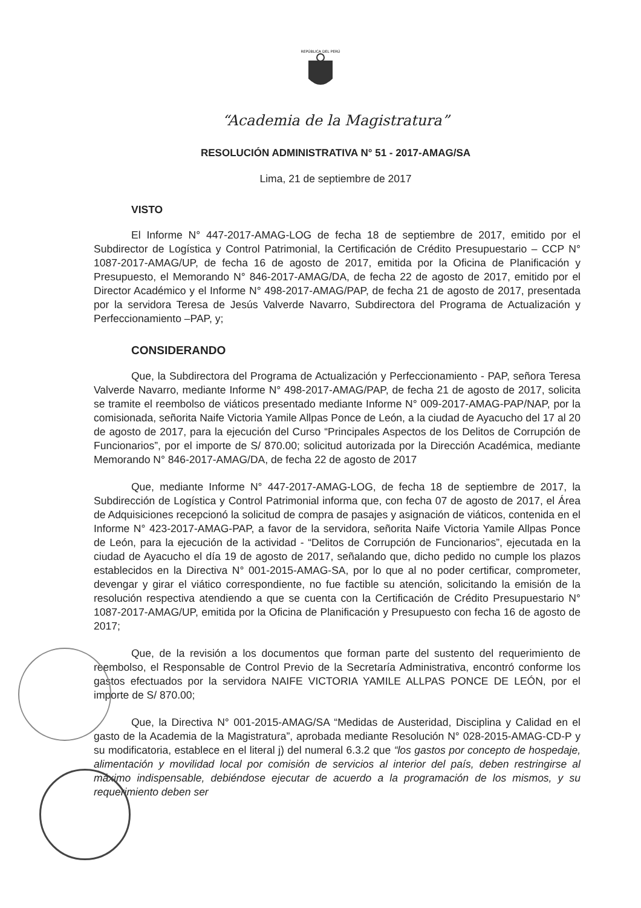REPÚBLICA DEL PERÚ
“Academia de la Magistratura”
RESOLUCIÓN ADMINISTRATIVA N° 51 - 2017-AMAG/SA
Lima, 21 de septiembre de 2017
VISTO
El Informe N° 447-2017-AMAG-LOG de fecha 18 de septiembre de 2017, emitido por el Subdirector de Logística y Control Patrimonial, la Certificación de Crédito Presupuestario – CCP N° 1087-2017-AMAG/UP, de fecha 16 de agosto de 2017, emitida por la Oficina de Planificación y Presupuesto, el Memorando N° 846-2017-AMAG/DA, de fecha 22 de agosto de 2017, emitido por el Director Académico y el Informe N° 498-2017-AMAG/PAP, de fecha 21 de agosto de 2017, presentada por la servidora Teresa de Jesús Valverde Navarro, Subdirectora del Programa de Actualización y Perfeccionamiento –PAP, y;
CONSIDERANDO
Que, la Subdirectora del Programa de Actualización y Perfeccionamiento - PAP, señora Teresa Valverde Navarro, mediante Informe N° 498-2017-AMAG/PAP, de fecha 21 de agosto de 2017, solicita se tramite el reembolso de viáticos presentado mediante Informe N° 009-2017-AMAG-PAP/NAP, por la comisionada, señorita Naife Victoria Yamile Allpas Ponce de León, a la ciudad de Ayacucho del 17 al 20 de agosto de 2017, para la ejecución del Curso “Principales Aspectos de los Delitos de Corrupción de Funcionarios”, por el importe de S/ 870.00; solicitud autorizada por la Dirección Académica, mediante Memorando N° 846-2017-AMAG/DA, de fecha 22 de agosto de 2017
Que, mediante Informe N° 447-2017-AMAG-LOG, de fecha 18 de septiembre de 2017, la Subdirección de Logística y Control Patrimonial informa que, con fecha 07 de agosto de 2017, el Área de Adquisiciones recepcionó la solicitud de compra de pasajes y asignación de viáticos, contenida en el Informe N° 423-2017-AMAG-PAP, a favor de la servidora, señorita Naife Victoria Yamile Allpas Ponce de León, para la ejecución de la actividad - “Delitos de Corrupción de Funcionarios”, ejecutada en la ciudad de Ayacucho el día 19 de agosto de 2017, señalando que, dicho pedido no cumple los plazos establecidos en la Directiva N° 001-2015-AMAG-SA, por lo que al no poder certificar, comprometer, devengar y girar el viático correspondiente, no fue factible su atención, solicitando la emisión de la resolución respectiva atendiendo a que se cuenta con la Certificación de Crédito Presupuestario N° 1087-2017-AMAG/UP, emitida por la Oficina de Planificación y Presupuesto con fecha 16 de agosto de 2017;
Que, de la revisión a los documentos que forman parte del sustento del requerimiento de reembolso, el Responsable de Control Previo de la Secretaría Administrativa, encontró conforme los gastos efectuados por la servidora NAIFE VICTORIA YAMILE ALLPAS PONCE DE LEÓN, por el importe de S/ 870.00;
Que, la Directiva N° 001-2015-AMAG/SA “Medidas de Austeridad, Disciplina y Calidad en el gasto de la Academia de la Magistratura”, aprobada mediante Resolución N° 028-2015-AMAG-CD-P y su modificatoria, establece en el literal j) del numeral 6.3.2 que “los gastos por concepto de hospedaje, alimentación y movilidad local por comisión de servicios al interior del país, deben restringirse al máximo indispensable, debiéndose ejecutar de acuerdo a la programación de los mismos, y su requerimiento deben ser